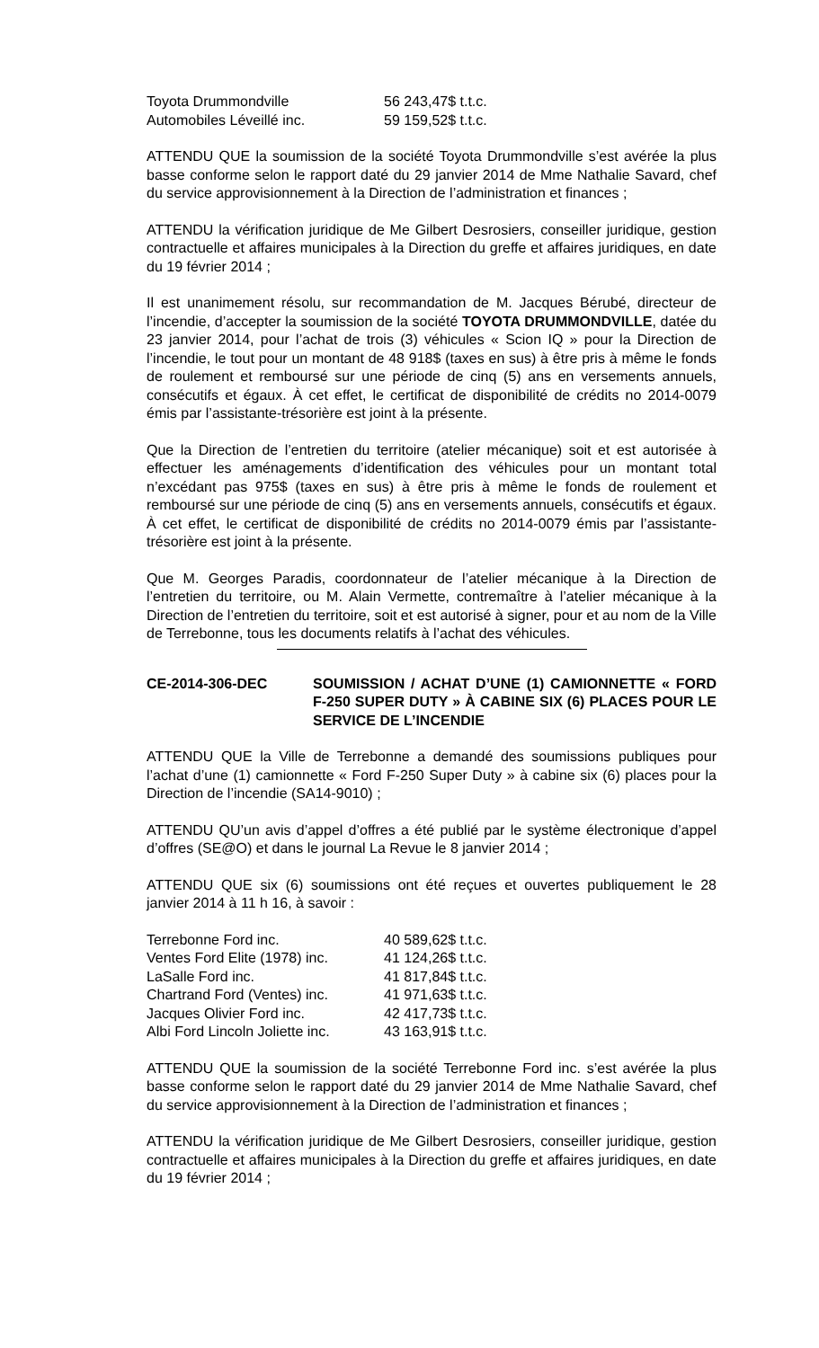| Toyota Drummondville | 56 243,47$ t.t.c. |
| Automobiles Léveillé inc. | 59 159,52$ t.t.c. |
ATTENDU QUE la soumission de la société Toyota Drummondville s’est avérée la plus basse conforme selon le rapport daté du 29 janvier 2014 de Mme Nathalie Savard, chef du service approvisionnement à la Direction de l’administration et finances ;
ATTENDU la vérification juridique de Me Gilbert Desrosiers, conseiller juridique, gestion contractuelle et affaires municipales à la Direction du greffe et affaires juridiques, en date du 19 février 2014 ;
Il est unanimement résolu, sur recommandation de M. Jacques Bérubé, directeur de l’incendie, d’accepter la soumission de la société TOYOTA DRUMMONDVILLE, datée du 23 janvier 2014, pour l’achat de trois (3) véhicules « Scion IQ » pour la Direction de l’incendie, le tout pour un montant de 48 918$ (taxes en sus) à être pris à même le fonds de roulement et remboursé sur une période de cinq (5) ans en versements annuels, consécutifs et égaux. À cet effet, le certificat de disponibilité de crédits no 2014-0079 émis par l’assistante-trésorière est joint à la présente.
Que la Direction de l’entretien du territoire (atelier mécanique) soit et est autorisée à effectuer les aménagements d’identification des véhicules pour un montant total n’excédant pas 975$ (taxes en sus) à être pris à même le fonds de roulement et remboursé sur une période de cinq (5) ans en versements annuels, consécutifs et égaux. À cet effet, le certificat de disponibilité de crédits no 2014-0079 émis par l’assistante-trésorière est joint à la présente.
Que M. Georges Paradis, coordonnateur de l’atelier mécanique à la Direction de l’entretien du territoire, ou M. Alain Vermette, contremaître à l’atelier mécanique à la Direction de l’entretien du territoire, soit et est autorisé à signer, pour et au nom de la Ville de Terrebonne, tous les documents relatifs à l’achat des véhicules.
CE-2014-306-DEC SOUMISSION / ACHAT D’UNE (1) CAMIONNETTE « FORD F-250 SUPER DUTY » À CABINE SIX (6) PLACES POUR LE SERVICE DE L’INCENDIE
ATTENDU QUE la Ville de Terrebonne a demandé des soumissions publiques pour l’achat d’une (1) camionnette « Ford F-250 Super Duty » à cabine six (6) places pour la Direction de l’incendie (SA14-9010) ;
ATTENDU QU’un avis d’appel d’offres a été publié par le système électronique d’appel d’offres (SE@O) et dans le journal La Revue le 8 janvier 2014 ;
ATTENDU QUE six (6) soumissions ont été reçues et ouvertes publiquement le 28 janvier 2014 à 11 h 16, à savoir :
| Terrebonne Ford inc. | 40 589,62$ t.t.c. |
| Ventes Ford Elite (1978) inc. | 41 124,26$ t.t.c. |
| LaSalle Ford inc. | 41 817,84$ t.t.c. |
| Chartrand Ford (Ventes) inc. | 41 971,63$ t.t.c. |
| Jacques Olivier Ford inc. | 42 417,73$ t.t.c. |
| Albi Ford Lincoln Joliette inc. | 43 163,91$ t.t.c. |
ATTENDU QUE la soumission de la société Terrebonne Ford inc. s’est avérée la plus basse conforme selon le rapport daté du 29 janvier 2014 de Mme Nathalie Savard, chef du service approvisionnement à la Direction de l’administration et finances ;
ATTENDU la vérification juridique de Me Gilbert Desrosiers, conseiller juridique, gestion contractuelle et affaires municipales à la Direction du greffe et affaires juridiques, en date du 19 février 2014 ;